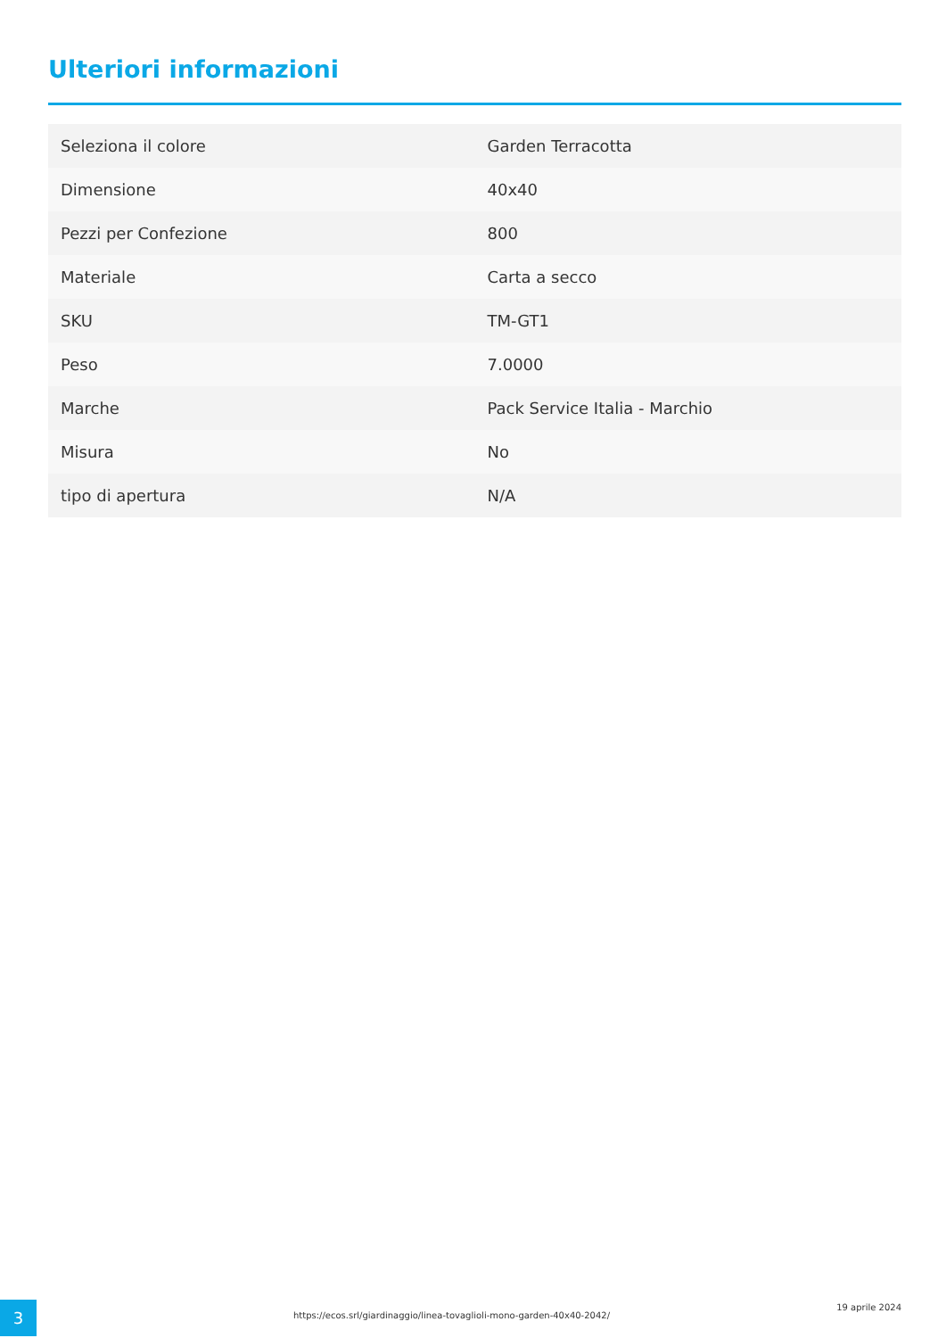Ulteriori informazioni
| Seleziona il colore | Garden Terracotta |
| Dimensione | 40x40 |
| Pezzi per Confezione | 800 |
| Materiale | Carta a secco |
| SKU | TM-GT1 |
| Peso | 7.0000 |
| Marche | Pack Service Italia - Marchio |
| Misura | No |
| tipo di apertura | N/A |
3
https://ecos.srl/giardinaggio/linea-tovaglioli-mono-garden-40x40-2042/
19 aprile 2024